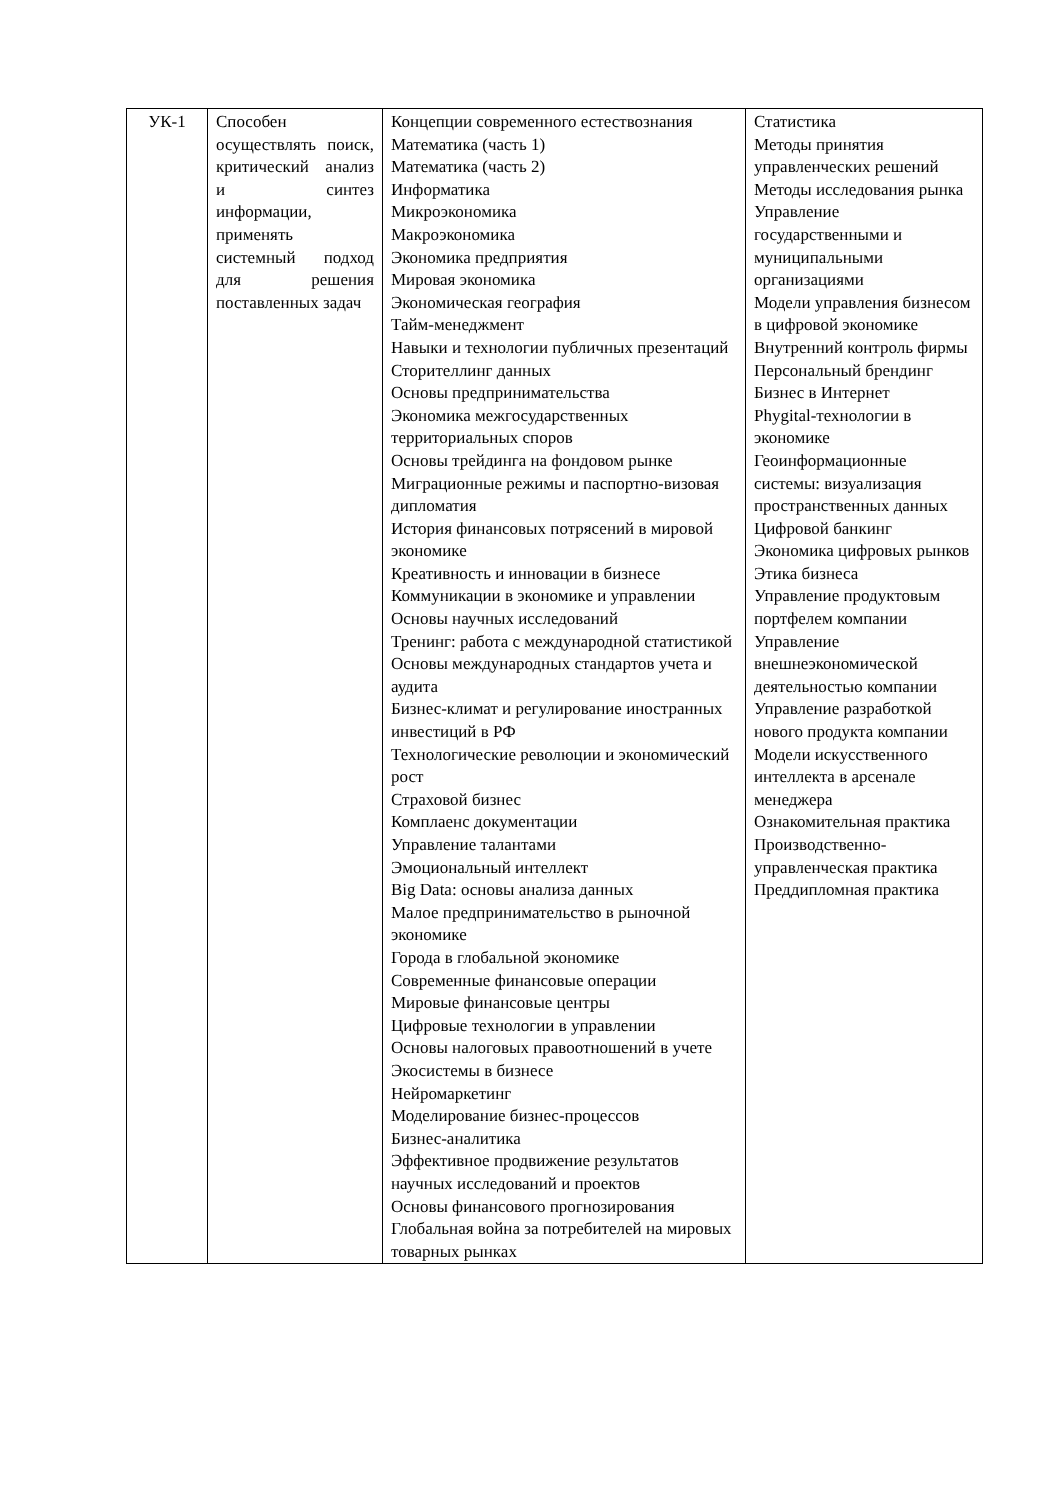| УК-1 | Способен осуществлять поиск, критический анализ и синтез информации, применять системный подход для решения поставленных задач | Концепции современного естествознания Математика (часть 1) Математика (часть 2) Информатика Микроэкономика Макроэкономика Экономика предприятия Мировая экономика Экономическая география Тайм-менеджмент Навыки и технологии публичных презентаций Сторителлинг данных Основы предпринимательства Экономика межгосударственных территориальных споров Основы трейдинга на фондовом рынке Миграционные режимы и паспортно-визовая дипломатия История финансовых потрясений в мировой экономике Креативность и инновации в бизнесе Коммуникации в экономике и управлении Основы научных исследований Тренинг: работа с международной статистикой Основы международных стандартов учета и аудита Бизнес-климат и регулирование иностранных инвестиций в РФ Технологические революции и экономический рост Страховой бизнес Комплаенс документации Управление талантами Эмоциональный интеллект Big Data: основы анализа данных Малое предпринимательство в рыночной экономике Города в глобальной экономике Современные финансовые операции Мировые финансовые центры Цифровые технологии в управлении Основы налоговых правоотношений в учете Экосистемы в бизнесе Нейромаркетинг Моделирование бизнес-процессов Бизнес-аналитика Эффективное продвижение результатов научных исследований и проектов Основы финансового прогнозирования Глобальная война за потребителей на мировых товарных рынках | Статистика Методы принятия управленческих решений Методы исследования рынка Управление государственными и муниципальными организациями Модели управления бизнесом в цифровой экономике Внутренний контроль фирмы Персональный брендинг Бизнес в Интернет Phygital-технологии в экономике Геоинформационные системы: визуализация пространственных данных Цифровой банкинг Экономика цифровых рынков Этика бизнеса Управление продуктовым портфелем компании Управление внешнеэкономической деятельностью компании Управление разработкой нового продукта компании Модели искусственного интеллекта в арсенале менеджера Ознакомительная практика Производственно-управленческая практика Преддипломная практика |